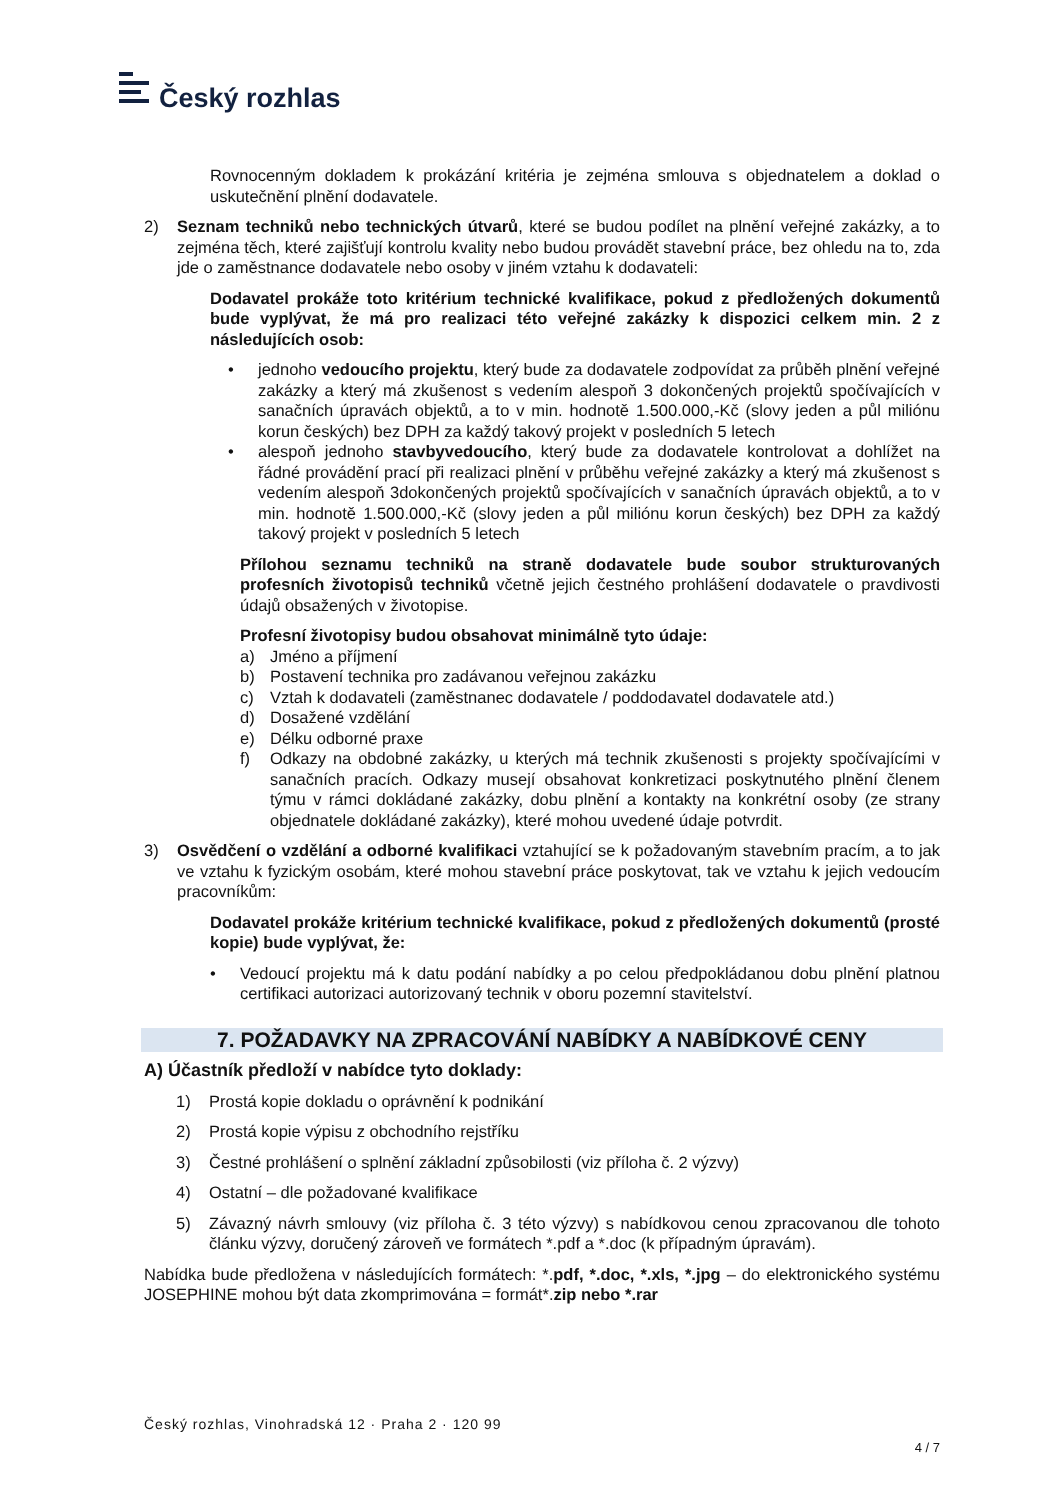Český rozhlas
Rovnocenným dokladem k prokázání kritéria je zejména smlouva s objednatelem a doklad o uskutečnění plnění dodavatele.
2) Seznam techniků nebo technických útvarů, které se budou podílet na plnění veřejné zakázky, a to zejména těch, které zajišťují kontrolu kvality nebo budou provádět stavební práce, bez ohledu na to, zda jde o zaměstnance dodavatele nebo osoby v jiném vztahu k dodavateli:
Dodavatel prokáže toto kritérium technické kvalifikace, pokud z předložených dokumentů bude vyplývat, že má pro realizaci této veřejné zakázky k dispozici celkem min. 2 z následujících osob:
• jednoho vedoucího projektu, který bude za dodavatele zodpovídat za průběh plnění veřejné zakázky a který má zkušenost s vedením alespoň 3 dokončených projektů spočívajících v sanačních úpravách objektů, a to v min. hodnotě 1.500.000,-Kč (slovy jeden a půl miliónu korun českých) bez DPH za každý takový projekt v posledních 5 letech
• alespoň jednoho stavbyvedoucího, který bude za dodavatele kontrolovat a dohlížet na řádné provádění prací při realizaci plnění v průběhu veřejné zakázky a který má zkušenost s vedením alespoň 3dokončených projektů spočívajících v sanačních úpravách objektů, a to v min. hodnotě 1.500.000,-Kč (slovy jeden a půl miliónu korun českých) bez DPH za každý takový projekt v posledních 5 letech
Přílohou seznamu techniků na straně dodavatele bude soubor strukturovaných profesních životopisů techniků včetně jejich čestného prohlášení dodavatele o pravdivosti údajů obsažených v životopise.
Profesní životopisy budou obsahovat minimálně tyto údaje:
a) Jméno a příjmení
b) Postavení technika pro zadávanou veřejnou zakázku
c) Vztah k dodavateli (zaměstnanec dodavatele / poddodavatel dodavatele atd.)
d) Dosažené vzdělání
e) Délku odborné praxe
f) Odkazy na obdobné zakázky, u kterých má technik zkušenosti s projekty spočívajícími v sanačních pracích. Odkazy musejí obsahovat konkretizaci poskytnutého plnění členem týmu v rámci dokládané zakázky, dobu plnění a kontakty na konkrétní osoby (ze strany objednatele dokládané zakázky), které mohou uvedené údaje potvrdit.
3) Osvědčení o vzdělání a odborné kvalifikaci vztahující se k požadovaným stavebním pracím, a to jak ve vztahu k fyzickým osobám, které mohou stavební práce poskytovat, tak ve vztahu k jejich vedoucím pracovníkům:
Dodavatel prokáže kritérium technické kvalifikace, pokud z předložených dokumentů (prosté kopie) bude vyplývat, že:
• Vedoucí projektu má k datu podání nabídky a po celou předpokládanou dobu plnění platnou certifikaci autorizaci autorizovaný technik v oboru pozemní stavitelství.
7. POŽADAVKY NA ZPRACOVÁNÍ NABÍDKY A NABÍDKOVÉ CENY
A) Účastník předloží v nabídce tyto doklady:
1) Prostá kopie dokladu o oprávnění k podnikání
2) Prostá kopie výpisu z obchodního rejstříku
3) Čestné prohlášení o splnění základní způsobilosti (viz příloha č. 2 výzvy)
4) Ostatní – dle požadované kvalifikace
5) Závazný návrh smlouvy (viz příloha č. 3 této výzvy) s nabídkovou cenou zpracovanou dle tohoto článku výzvy, doručený zároveň ve formátech *.pdf a *.doc (k případným úpravám).
Nabídka bude předložena v následujících formátech: *.pdf, *.doc, *.xls, *.jpg – do elektronického systému JOSEPHINE mohou být data zkomprimována = formát*.zip nebo *.rar
Český rozhlas, Vinohradská 12 · Praha 2 · 120 99
4 / 7